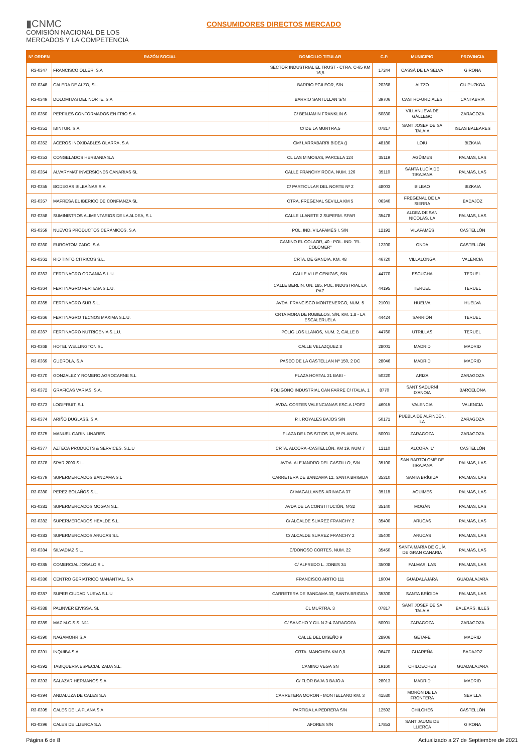▮CNMC
COMISIÓN NACIONAL DE LOS
MERCADOS Y LA COMPETENCIA
CONSUMIDORES DIRECTOS MERCADO
| Nº ORDEN | RAZÓN SOCIAL | DOMICILIO TITULAR | C.P. | MUNICIPIO | PROVINCIA |
| --- | --- | --- | --- | --- | --- |
| R3-0347 | FRANCISCO OLLER, S.A | SECTOR INDUSTRIAL EL TRUST - CTRA. C-65 KM 16,5 | 17244 | CASSÁ DE LA SELVA | GIRONA |
| R3-0348 | CALERA DE ALZO, SL. | BARRIO EGILEOR, S/N | 20268 | ALTZO | GUIPUZKOA |
| R3-0349 | DOLOMITAS DEL NORTE, S.A | BARRIO SANTULLAN S/N | 39706 | CASTRO-URDIALES | CANTABRIA |
| R3-0350 | PERFILES CONFORMADOS EN FRIO S.A | C/ BENJAMIN FRANKLIN 6 | 50830 | VILLANUEVA DE GÁLLEGO | ZARAGOZA |
| R3-0351 | IBINTUR, S.A | C/ DE LA MURTRA,5 | 07817 | SANT JOSEP DE SA TALAIA | ISLAS BALEARES |
| R3-0352 | ACEROS INOXIDABLES OLARRA, S.A | CM/ LARRABARRI BIDEA () | 48180 | LOIU | BIZKAIA |
| R3-0353 | CONGELADOS HERBANIA S.A | CL LAS MIMOSAS, PARCELA 124 | 35119 | AGÜIMES | PALMAS, LAS |
| R3-0354 | ALVARYMAT INVERSIONES CANARIAS SL | CALLE FRANCHY ROCA, NUM. 126 | 35110 | SANTA LUCÍA DE TIRAJANA | PALMAS, LAS |
| R3-0355 | BODEGAS BILBAÍNAS S.A | C/ PARTICULAR DEL NORTE Nº 2 | 48003 | BILBAO | BIZKAIA |
| R3-0357 | MAFRESA EL IBERICO DE CONFIANZA SL | CTRA. FREGENAL SEVILLA KM 5 | 06340 | FREGENAL DE LA SIERRA | BADAJOZ |
| R3-0358 | SUMINISTROS ALIMENTARIOS DE LA ALDEA, S.L | CALLE LLANETE 2 SUPERM. SPAR | 35478 | ALDEA DE SAN NICOLAS, LA | PALMAS, LAS |
| R3-0359 | NUEVOS PRODUCTOS CERÁMICOS, S.A | POL. IND. VILAFAMÉS I, S/N | 12192 | VILAFAMÉS | CASTELLÓN |
| R3-0360 | EUROATOMIZADO, S.A | CAMINO EL COLAOR, 40 - POL. IND. "EL COLOMER" | 12200 | ONDA | CASTELLÓN |
| R3-0361 | RIO TINTO CITRICOS S.L. | CRTA. DE GANDIA, KM. 48 | 46720 | VILLALONGA | VALENCIA |
| R3-0363 | FERTINAGRO ORGANIA S.L.U. | CALLE VLLE CENIZAS, S/N | 44770 | ESCUCHA | TERUEL |
| R3-0364 | FERTINAGRO FERTESA S.L.U. | CALLE BERLIN, UN. 185, POL. INDUSTRIAL LA PAZ | 44195 | TERUEL | TERUEL |
| R3-0365 | FERTINAGRO SUR S.L. | AVDA. FRANCISCO MONTENERGO, NUM. 5 | 21001 | HUELVA | HUELVA |
| R3-0366 | FERTINAGRO TECNOS MAXIMA S.L.U. | CRTA MORA DE RUBIELOS, S/N, KM. 1,8 - LA ESCALERUELA | 44424 | SARRIÓN | TERUEL |
| R3-0367 | FERTINAGRO NUTRIGENIA S.L.U. | POLIG LOS LLANOS, NUM. 2, CALLE B | 44760 | UTRILLAS | TERUEL |
| R3-0368 | HOTEL WELLINGTON SL | CALLE VELAZQUEZ 8 | 28001 | MADRID | MADRID |
| R3-0369 | GUEROLA, S.A | PASEO DE LA CASTELLAN Nº 150, 2 DC | 28046 | MADRID | MADRID |
| R3-0370 | GONZALEZ Y ROMERO AGROCARNE S.L | PLAZA HORTAL 21 BABI - | 50220 | ARIZA | ZARAGOZA |
| R3-0372 | GRAFICAS VARIAS, S.A. | POLIGONO INDUSTRIAL CAN FARRE C/ ITALIA, 1 | 8770 | SANT SADURNÍ D'ANOIA | BARCELONA |
| R3-0373 | LOGIFRUIT, S.L | AVDA. CORTES VALENCIANAS ESC.A 1ºOF2 | 46015 | VALENCIA | VALENCIA |
| R3-0374 | ARIÑO DUGLASS, S.A. | P.I. ROYALES BAJOS S/N | 50171 | PUEBLA DE ALFINDÉN, LA | ZARAGOZA |
| R3-0375 | MANUEL GARIN LINARES | PLAZA DE LOS SITIOS 18, 5º PLANTA | 50001 | ZARAGOZA | ZARAGOZA |
| R3-0377 | AZTECA PRODUCTS & SERVICES, S.L.U | CRTA. ALCORA -CASTELLÓN, KM 19, NUM 7 | 12110 | ALCORA, L' | CASTELLÓN |
| R3-0378 | SPAR 2000 S.L. | AVDA. ALEJANDRO DEL CASTILLO, S/N | 35100 | SAN BARTOLOMÉ DE TIRAJANA | PALMAS, LAS |
| R3-0379 | SUPERMERCADOS BANDAMA S.L | CARRETERA DE BANDAMA 12, SANTA BRIGIDA | 35310 | SANTA BRÍGIDA | PALMAS, LAS |
| R3-0380 | PEREZ BOLAÑOS S.L. | C/ MAGALLANES-ARINAGA 37 | 35118 | AGÜIMES | PALMAS, LAS |
| R3-0381 | SUPERMERCADOS MOGAN S.L. | AVDA DE LA CONSTITUCIÓN, Nº32 | 35140 | MOGÁN | PALMAS, LAS |
| R3-0382 | SUPERMERCADOS HEALDE S.L. | C/ ALCALDE SUAREZ FRANCHY 2 | 35400 | ARUCAS | PALMAS, LAS |
| R3-0383 | SUPERMERCADOS ARUCAS S.L | C/ ALCALDE SUAREZ FRANCHY 2 | 35400 | ARUCAS | PALMAS, LAS |
| R3-0384 | SILVADIAZ S.L. | C/DONOSO CORTES, NUM. 22 | 35450 | SANTA MARÍA DE GUÍA DE GRAN CANARIA | PALMAS, LAS |
| R3-0385 | COMERCIAL JOSALO S.L | C/ ALFREDO L. JONES 34 | 35008 | PALMAS, LAS | PALMAS, LAS |
| R3-0386 | CENTRO GERIATRICO MANANTIAL. S.A | FRANCISCO ARITIO 111 | 19004 | GUADALAJARA | GUADALAJARA |
| R3-0387 | SUPER CIUDAD NUEVA S.L.U | CARRETERA DE BANDAMA 30, SANTA BRIGIDA | 35300 | SANTA BRÍGIDA | PALMAS, LAS |
| R3-0388 | PALINVER EIVISSA, SL | CL MURTRA, 3 | 07817 | SANT JOSEP DE SA TALAIA | BALEARS, ILLES |
| R3-0389 | MAZ M.C.S.S. N11 | C/ SANCHO Y GIL N 2-4 ZARAGOZA | 50001 | ZARAGOZA | ZARAGOZA |
| R3-0390 | NAGAMOHR S.A | CALLE DEL DISEÑO 9 | 28906 | GETAFE | MADRID |
| R3-0391 | INQUIBA S.A | CRTA. MANCHITA KM 0,8 | 06470 | GUAREÑA | BADAJOZ |
| R3-0392 | TABIQUERIA ESPECIALIZADA S.L. | CAMINO VEGA SN | 19160 | CHILOECHES | GUADALAJARA |
| R3-0393 | SALAZAR HERMANOS S.A | C/ FLOR BAJA 3 BAJO A | 28013 | MADRID | MADRID |
| R3-0394 | ANDALUZA DE CALES S.A | CARRETERA MORON - MONTELLANO KM. 3 | 41530 | MORÓN DE LA FRONTERA | SEVILLA |
| R3-0395 | CALES DE LA PLANA S.A | PARTIDA LA PEDRERA S/N | 12592 | CHILCHES | CASTELLÓN |
| R3-0396 | CALES DE LLIERCA S.A | AFORES S/N | 17853 | SANT JAUME DE LLIERCA | GIRONA |
Página 6 de 8 Actualizado a 27 de Septiembre de 2021